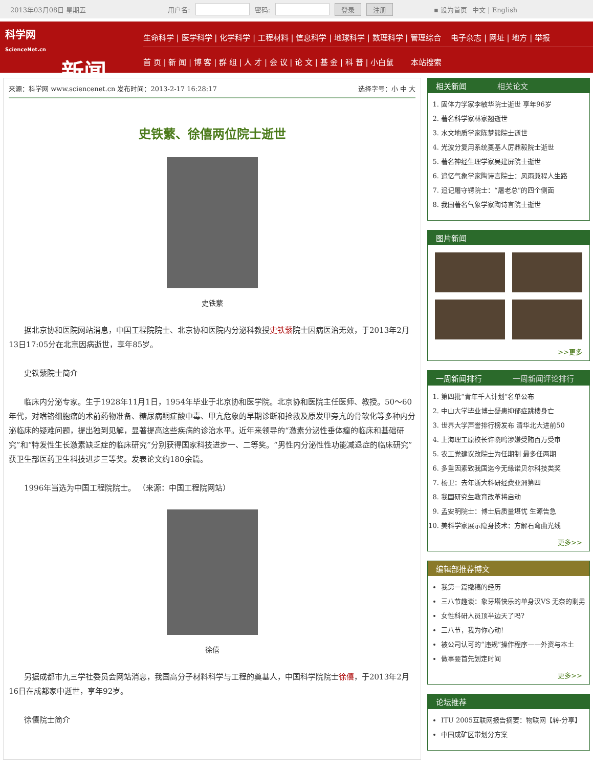2013年03月08日 星期五 用户名: 密码: 登录 注册 ▪ 设为首页 中文 | English
科学网
ScienceNet.cn
新闻
生命科学 | 医学科学 | 化学科学 | 工程材料 | 信息科学 | 地球科学 | 数理科学 | 管理综合 电子杂志 | 网址 | 地方 | 举报
首 页 | 新 闻 | 博 客 | 群 组 | 人 才 | 会 议 | 论 文 | 基 金 | 科 普 | 小白鼠 本站搜索
来源：科学网 www.sciencenet.cn 发布时间：2013-2-17 16:28:17 选择字号：小 中 大
史铁蘩、徐僖两位院士逝世
史铁蘩
据北京协和医院网站消息，中国工程院院士、北京协和医院内分泌科教授史铁蘩院士因病医治无效，于2013年2月13日17:05分在北京因病逝世，享年85岁。
史铁蘩院士简介
临床内分泌专家。生于1928年11月1日，1954年毕业于北京协和医学院。北京协和医院主任医师、教授。50～60年代，对嗜铬细胞瘤的术前药物准备、糖尿病酮症酸中毒、甲亢危象的早期诊断和抢救及原发甲旁亢的骨软化等多种内分泌临床的疑难问题，提出独到见解，显著提高这些疾病的诊治水平。近年来领导的“激素分泌性垂体瘤的临床和基础研究”和“特发性生长激素缺乏症的临床研究”分别获得国家科技进步一、二等奖。“男性内分泌性性功能减退症的临床研究”获卫生部医药卫生科技进步三等奖。发表论文约180余篇。
1996年当选为中国工程院院士。 （来源：中国工程院网站）
徐僖
另据成都市九三学社委员会网站消息，我国高分子材料科学与工程的奠基人，中国科学院院士徐僖，于2013年2月16日在成都家中逝世，享年92岁。
徐僖院士简介
相关新闻 相关论文
1. 固体力学家李敏华院士逝世 享年96岁
2. 著名科学家林家翘逝世
3. 水文地质学家陈梦熊院士逝世
4. 光波分复用系统奠基人厉鼎毅院士逝世
5. 著名神经生理学家吴建屏院士逝世
6. 追忆气象学家陶诗言院士：风雨兼程人生路
7. 追记屠守锷院士：“屠老总”的四个侧面
8. 我国著名气象学家陶诗言院士逝世
图片新闻
>>更多
一周新闻排行 一周新闻评论排行
1. 第四批“青年千人计划”名单公布
2. 中山大学毕业博士疑患抑郁症跳楼身亡
3. 世界大学声誉排行榜发布 清华北大进前50
4. 上海理工原校长许晓鸣涉嫌受贿百万受审
5. 农工党建议改院士为任期制 最多任两期
6. 多重因素致我国迄今无缘诺贝尔科技类奖
7. 杨卫：去年浙大科研经费亚洲第四
8. 我国研究生教育改革将启动
9. 孟安明院士：博士后质量堪忧 生源告急
10. 美科学家展示隐身技术：方解石弯曲光线
更多>>
编辑部推荐博文
我第一篇撤稿的经历
三八节趣谈：象牙塔快乐的单身汉VS 无奈的剩男
女性科研人员顶半边天了吗?
三八节，我为你心动!
被公司认可的“违规”操作程序——外资与本土
做事要首先划定时间
更多>>
论坛推荐
ITU 2005互联网报告摘要：物联网【转-分享】
中国成矿区带划分方案